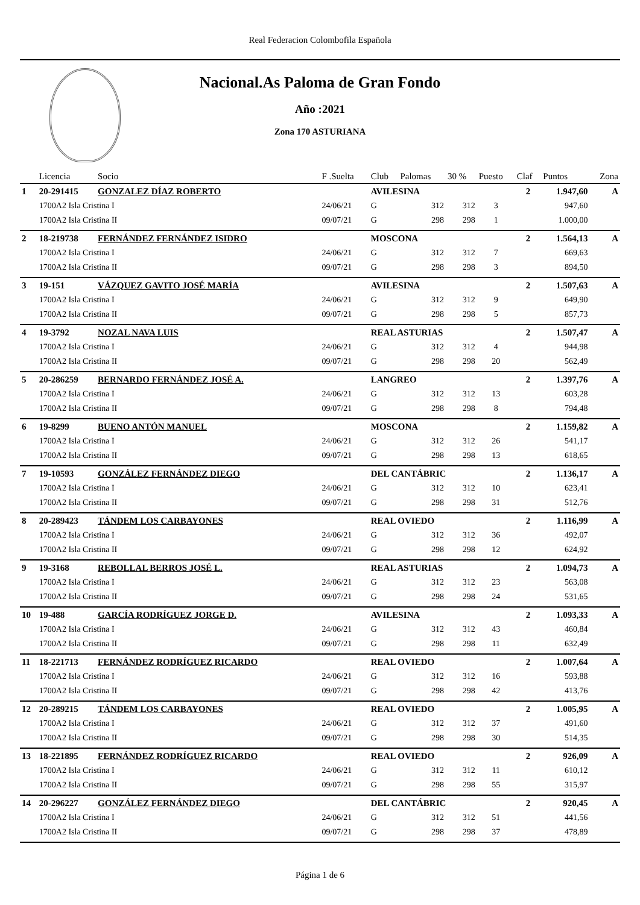Real Federacion Colombofila Española
Nacional.As Paloma de Gran Fondo
Año :2021
Zona 170 ASTURIANA
| | Licencia | Socio | F .Suelta | Club | Palomas | 30 % | Puesto | Claf | Puntos | Zona |
| --- | --- | --- | --- | --- | --- | --- | --- | --- | --- | --- |
| 1 | 20-291415 | GONZALEZ DÍAZ ROBERTO | | AVILESINA | | | | 2 | 1.947,60 | A |
| | 1700A2 Isla Cristina I | | 24/06/21 | G | 312 | 312 | 3 | | 947,60 | |
| | 1700A2 Isla Cristina II | | 09/07/21 | G | 298 | 298 | 1 | | 1.000,00 | |
| 2 | 18-219738 | FERNÁNDEZ FERNÁNDEZ ISIDRO | | MOSCONA | | | | 2 | 1.564,13 | A |
| | 1700A2 Isla Cristina I | | 24/06/21 | G | 312 | 312 | 7 | | 669,63 | |
| | 1700A2 Isla Cristina II | | 09/07/21 | G | 298 | 298 | 3 | | 894,50 | |
| 3 | 19-151 | VÁZQUEZ GAVITO JOSÉ MARÍA | | AVILESINA | | | | 2 | 1.507,63 | A |
| | 1700A2 Isla Cristina I | | 24/06/21 | G | 312 | 312 | 9 | | 649,90 | |
| | 1700A2 Isla Cristina II | | 09/07/21 | G | 298 | 298 | 5 | | 857,73 | |
| 4 | 19-3792 | NOZAL NAVA LUIS | | REAL ASTURIAS | | | | 2 | 1.507,47 | A |
| | 1700A2 Isla Cristina I | | 24/06/21 | G | 312 | 312 | 4 | | 944,98 | |
| | 1700A2 Isla Cristina II | | 09/07/21 | G | 298 | 298 | 20 | | 562,49 | |
| 5 | 20-286259 | BERNARDO FERNÁNDEZ JOSÉ A. | | LANGREO | | | | 2 | 1.397,76 | A |
| | 1700A2 Isla Cristina I | | 24/06/21 | G | 312 | 312 | 13 | | 603,28 | |
| | 1700A2 Isla Cristina II | | 09/07/21 | G | 298 | 298 | 8 | | 794,48 | |
| 6 | 19-8299 | BUENO ANTÓN MANUEL | | MOSCONA | | | | 2 | 1.159,82 | A |
| | 1700A2 Isla Cristina I | | 24/06/21 | G | 312 | 312 | 26 | | 541,17 | |
| | 1700A2 Isla Cristina II | | 09/07/21 | G | 298 | 298 | 13 | | 618,65 | |
| 7 | 19-10593 | GONZÁLEZ FERNÁNDEZ DIEGO | | DEL CANTÁBRIC | | | | 2 | 1.136,17 | A |
| | 1700A2 Isla Cristina I | | 24/06/21 | G | 312 | 312 | 10 | | 623,41 | |
| | 1700A2 Isla Cristina II | | 09/07/21 | G | 298 | 298 | 31 | | 512,76 | |
| 8 | 20-289423 | TÁNDEM LOS CARBAYONES | | REAL OVIEDO | | | | 2 | 1.116,99 | A |
| | 1700A2 Isla Cristina I | | 24/06/21 | G | 312 | 312 | 36 | | 492,07 | |
| | 1700A2 Isla Cristina II | | 09/07/21 | G | 298 | 298 | 12 | | 624,92 | |
| 9 | 19-3168 | REBOLLAL BERROS JOSÉ L. | | REAL ASTURIAS | | | | 2 | 1.094,73 | A |
| | 1700A2 Isla Cristina I | | 24/06/21 | G | 312 | 312 | 23 | | 563,08 | |
| | 1700A2 Isla Cristina II | | 09/07/21 | G | 298 | 298 | 24 | | 531,65 | |
| 10 | 19-488 | GARCÍA RODRÍGUEZ JORGE D. | | AVILESINA | | | | 2 | 1.093,33 | A |
| | 1700A2 Isla Cristina I | | 24/06/21 | G | 312 | 312 | 43 | | 460,84 | |
| | 1700A2 Isla Cristina II | | 09/07/21 | G | 298 | 298 | 11 | | 632,49 | |
| 11 | 18-221713 | FERNÁNDEZ RODRÍGUEZ RICARDO | | REAL OVIEDO | | | | 2 | 1.007,64 | A |
| | 1700A2 Isla Cristina I | | 24/06/21 | G | 312 | 312 | 16 | | 593,88 | |
| | 1700A2 Isla Cristina II | | 09/07/21 | G | 298 | 298 | 42 | | 413,76 | |
| 12 | 20-289215 | TÁNDEM LOS CARBAYONES | | REAL OVIEDO | | | | 2 | 1.005,95 | A |
| | 1700A2 Isla Cristina I | | 24/06/21 | G | 312 | 312 | 37 | | 491,60 | |
| | 1700A2 Isla Cristina II | | 09/07/21 | G | 298 | 298 | 30 | | 514,35 | |
| 13 | 18-221895 | FERNÁNDEZ RODRÍGUEZ RICARDO | | REAL OVIEDO | | | | 2 | 926,09 | A |
| | 1700A2 Isla Cristina I | | 24/06/21 | G | 312 | 312 | 11 | | 610,12 | |
| | 1700A2 Isla Cristina II | | 09/07/21 | G | 298 | 298 | 55 | | 315,97 | |
| 14 | 20-296227 | GONZÁLEZ FERNÁNDEZ DIEGO | | DEL CANTÁBRIC | | | | 2 | 920,45 | A |
| | 1700A2 Isla Cristina I | | 24/06/21 | G | 312 | 312 | 51 | | 441,56 | |
| | 1700A2 Isla Cristina II | | 09/07/21 | G | 298 | 298 | 37 | | 478,89 | |
Página 1 de 6